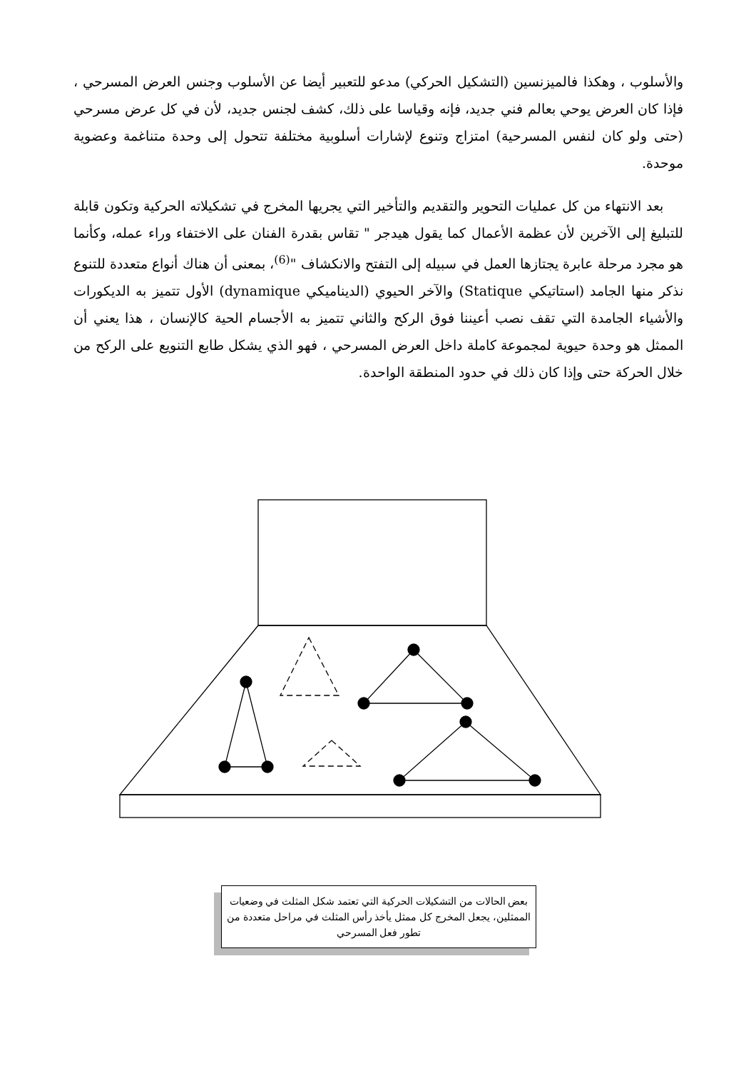والأسلوب ، وهكذا فالميزنسين (التشكيل الحركي) مدعو للتعبير أيضا عن الأسلوب وجنس العرض المسرحي ، فإذا كان العرض يوحي بعالم فني جديد، فإنه وقياسا على ذلك، كشف لجنس جديد، لأن في كل عرض مسرحي (حتى ولو كان لنفس المسرحية) امتزاج وتنوع لإشارات أسلوبية مختلفة تتحول إلى وحدة متناغمة وعضوية موحدة.
بعد الانتهاء من كل عمليات التحوير والتقديم والتأخير التي يجريها المخرج في تشكيلاته الحركية وتكون قابلة للتبليغ إلى الآخرين لأن عظمة الأعمال كما يقول هيدجر " تقاس بقدرة الفنان على الاختفاء وراء عمله، وكأنما هو مجرد مرحلة عابرة يجتازها العمل في سبيله إلى التفتح والانكشاف "<sup>(6)</sup>، بمعنى أن هناك أنواع متعددة للتنوع نذكر منها الجامد (استاتيكي Statique) والآخر الحيوي (الديناميكي dynamique) الأول تتميز به الديكورات والأشياء الجامدة التي تقف نصب أعيننا فوق الركح والثاني تتميز به الأجسام الحية كالإنسان ، هذا يعني أن الممثل هو وحدة حيوية لمجموعة كاملة داخل العرض المسرحي ، فهو الذي يشكل طابع التنويع على الركح من خلال الحركة حتى وإذا كان ذلك في حدود المنطقة الواحدة.
بعض الحالات من التشكيلات الحركية التي تعتمد شكل المثلث في وضعيات الممثلين، يجعل المخرج كل ممثل يأخذ رأس المثلث في مراحل متعددة من تطور فعل المسرحي